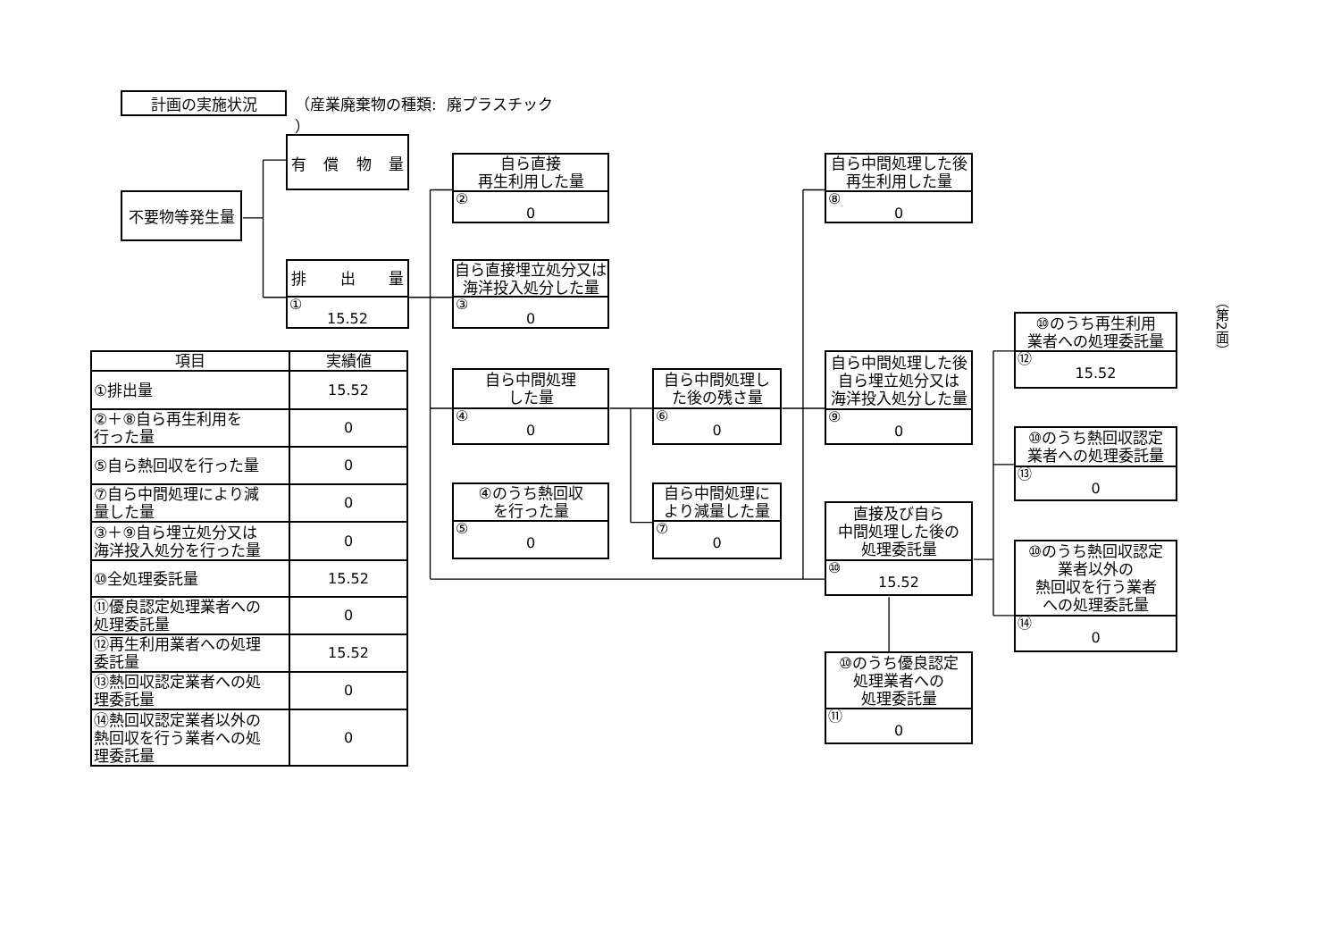計画の実施状況
（産業廃棄物の種類: 廃プラスチック ）
不要物等発生量
有償物量
排出量
①
15.52
自ら直接
再生利用した量
②
0
自ら直接埋立処分又は
海洋投入処分した量
③
0
自ら中間処理した後
再生利用した量
⑧
0
⑩のうち再生利用
業者への処理委託量
⑫
15.52
（第2面）
| 項目 | 実績値 |
| --- | --- |
| ①排出量 | 15.52 |
| ②＋⑧自ら再生利用を 行った量 | 0 |
| ⑤自ら熱回収を行った量 | 0 |
| ⑦自ら中間処理により減 量した量 | 0 |
| ③＋⑨自ら埋立処分又は 海洋投入処分を行った量 | 0 |
| ⑩全処理委託量 | 15.52 |
| ⑪優良認定処理業者への 処理委託量 | 0 |
| ⑫再生利用業者への処理 委託量 | 15.52 |
| ⑬熱回収認定業者への処 理委託量 | 0 |
| ⑭熱回収認定業者以外の 熱回収を行う業者への処 理委託量 | 0 |
自ら中間処理した後
自ら埋立処分又は
海洋投入処分した量
⑨
0
自ら中間処理
した量
④
0
自ら中間処理し
た後の残さ量
⑥
0
⑩のうち熱回収認定
業者への処理委託量
⑬
0
④のうち熱回収
を行った量
⑤
0
自ら中間処理に
より減量した量
⑦
0
直接及び自ら
中間処理した後の
処理委託量
⑩
15.52
⑩のうち熱回収認定
業者以外の
熱回収を行う業者
への処理委託量
⑭
0
⑩のうち優良認定
処理業者への
処理委託量
⑪
0